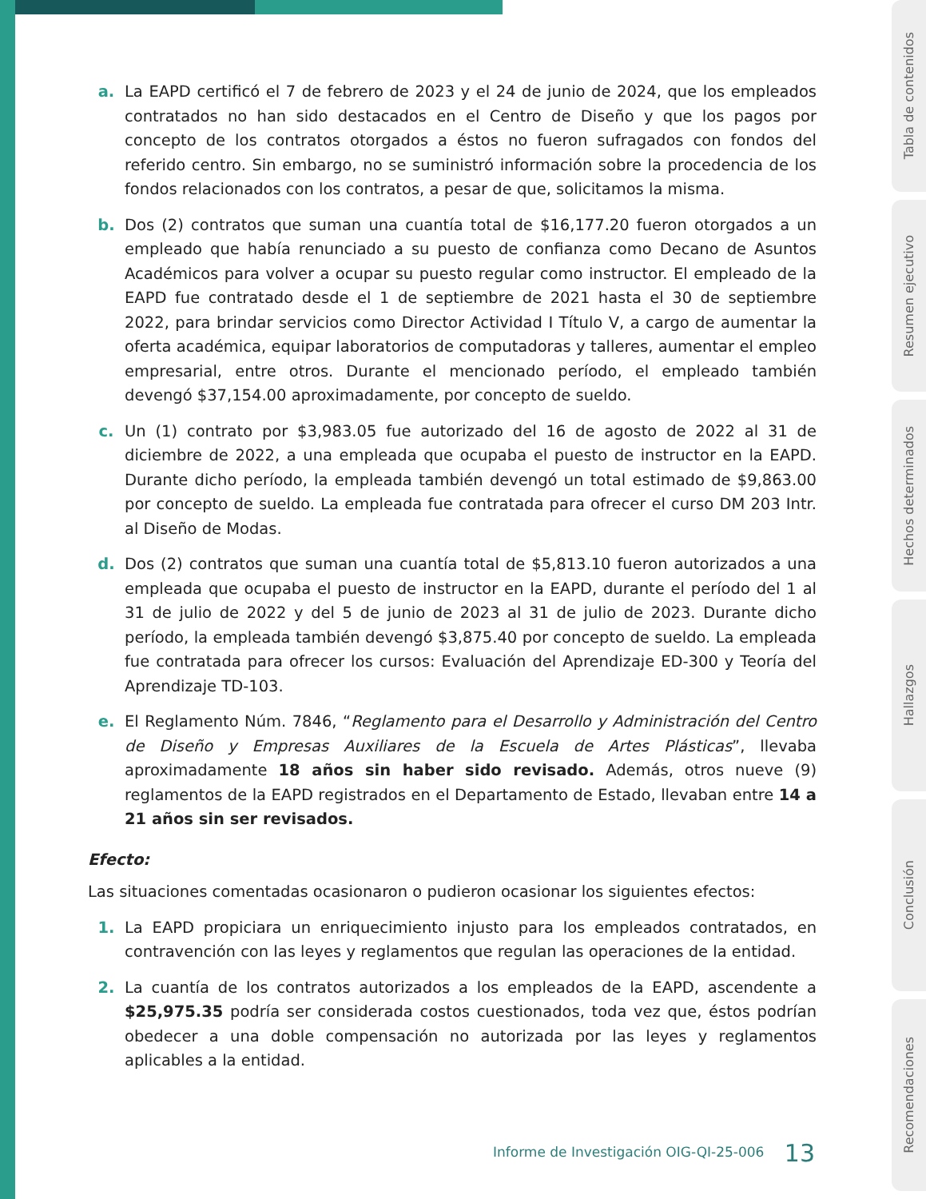a. La EAPD certificó el 7 de febrero de 2023 y el 24 de junio de 2024, que los empleados contratados no han sido destacados en el Centro de Diseño y que los pagos por concepto de los contratos otorgados a éstos no fueron sufragados con fondos del referido centro. Sin embargo, no se suministró información sobre la procedencia de los fondos relacionados con los contratos, a pesar de que, solicitamos la misma.
b. Dos (2) contratos que suman una cuantía total de $16,177.20 fueron otorgados a un empleado que había renunciado a su puesto de confianza como Decano de Asuntos Académicos para volver a ocupar su puesto regular como instructor. El empleado de la EAPD fue contratado desde el 1 de septiembre de 2021 hasta el 30 de septiembre 2022, para brindar servicios como Director Actividad I Título V, a cargo de aumentar la oferta académica, equipar laboratorios de computadoras y talleres, aumentar el empleo empresarial, entre otros. Durante el mencionado período, el empleado también devengó $37,154.00 aproximadamente, por concepto de sueldo.
c. Un (1) contrato por $3,983.05 fue autorizado del 16 de agosto de 2022 al 31 de diciembre de 2022, a una empleada que ocupaba el puesto de instructor en la EAPD. Durante dicho período, la empleada también devengó un total estimado de $9,863.00 por concepto de sueldo. La empleada fue contratada para ofrecer el curso DM 203 Intr. al Diseño de Modas.
d. Dos (2) contratos que suman una cuantía total de $5,813.10 fueron autorizados a una empleada que ocupaba el puesto de instructor en la EAPD, durante el período del 1 al 31 de julio de 2022 y del 5 de junio de 2023 al 31 de julio de 2023. Durante dicho período, la empleada también devengó $3,875.40 por concepto de sueldo. La empleada fue contratada para ofrecer los cursos: Evaluación del Aprendizaje ED-300 y Teoría del Aprendizaje TD-103.
e. El Reglamento Núm. 7846, “Reglamento para el Desarrollo y Administración del Centro de Diseño y Empresas Auxiliares de la Escuela de Artes Plásticas”, llevaba aproximadamente 18 años sin haber sido revisado. Además, otros nueve (9) reglamentos de la EAPD registrados en el Departamento de Estado, llevaban entre 14 a 21 años sin ser revisados.
Efecto:
Las situaciones comentadas ocasionaron o pudieron ocasionar los siguientes efectos:
1. La EAPD propiciara un enriquecimiento injusto para los empleados contratados, en contravención con las leyes y reglamentos que regulan las operaciones de la entidad.
2. La cuantía de los contratos autorizados a los empleados de la EAPD, ascendente a $25,975.35 podría ser considerada costos cuestionados, toda vez que, éstos podrían obedecer a una doble compensación no autorizada por las leyes y reglamentos aplicables a la entidad.
Informe de Investigación OIG-QI-25-006 13
Tabla de contenidos
Resumen ejecutivo
Hechos determinados
Hallazgos
Conclusión
Recomendaciones